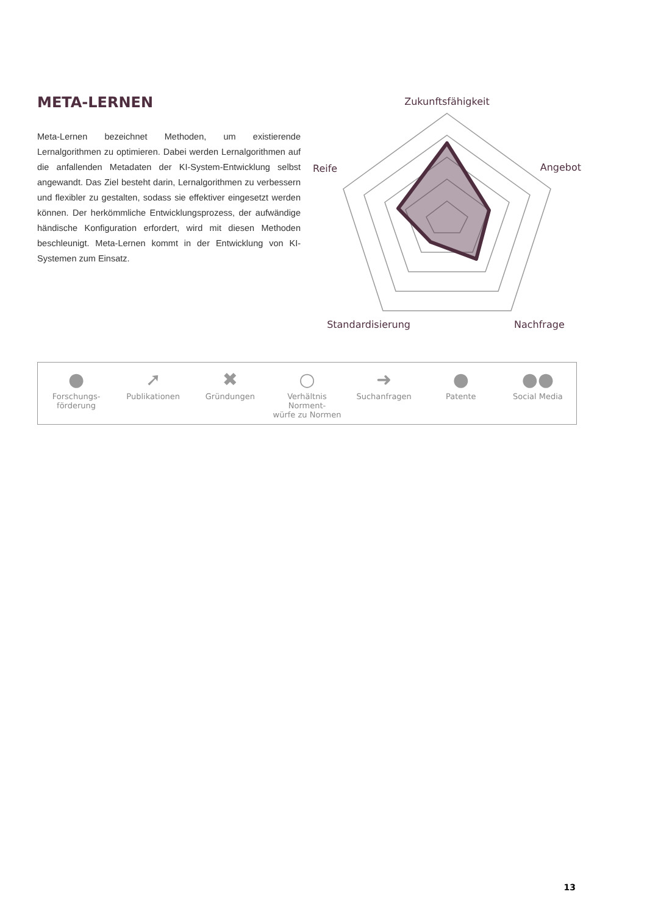META-LERNEN
Meta-Lernen bezeichnet Methoden, um existierende Lernalgorithmen zu optimieren. Dabei werden Lernalgorithmen auf die anfallenden Metadaten der KI-System-Entwicklung selbst angewandt. Das Ziel besteht darin, Lernalgorithmen zu verbessern und flexibler zu gestalten, sodass sie effektiver eingesetzt werden können. Der herkömmliche Entwicklungsprozess, der aufwändige händische Konfiguration erfordert, wird mit diesen Methoden beschleunigt. Meta-Lernen kommt in der Entwicklung von KI-Systemen zum Einsatz.
Zukunftsfähigkeit
Angebot
Reife
Nachfrage
Standardisierung
●
Forschungs-
förderung
➚
Publikationen
✖
Gründungen
○
Verhältnis Norment-
würfe zu Normen
➜
Suchanfragen
●
Patente
●●
Social Media
13